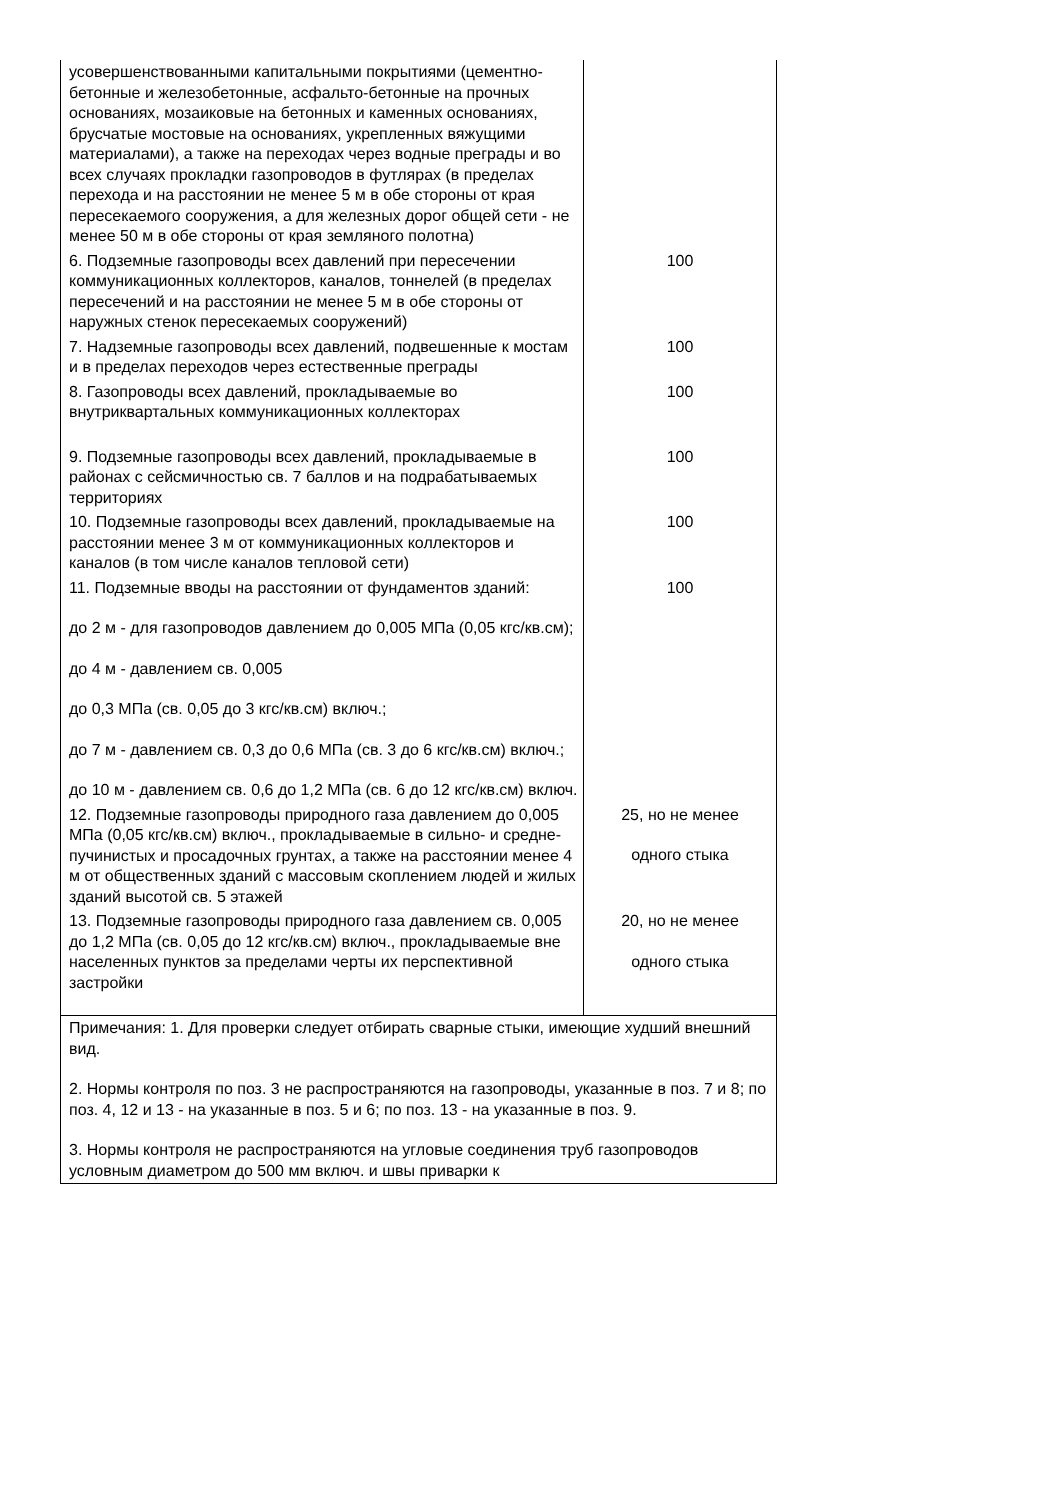| усовершенствованными капитальными покрытиями (цементно-бетонные и железобетонные, асфальто-бетонные на прочных основаниях, мозаиковые на бетонных и каменных основаниях, брусчатые мостовые на основаниях, укрепленных вяжущими материалами), а также на переходах через водные преграды и во всех случаях прокладки газопроводов в футлярах (в пределах перехода и на расстоянии не менее 5 м в обе стороны от края пересекаемого сооружения, а для железных дорог общей сети - не менее 50 м в обе стороны от края земляного полотна) | |
| 6. Подземные газопроводы всех давлений при пересечении коммуникационных коллекторов, каналов, тоннелей (в пределах пересечений и на расстоянии не менее 5 м в обе стороны от наружных стенок пересекаемых сооружений) | 100 |
| 7. Надземные газопроводы всех давлений, подвешенные к мостам и в пределах переходов через естественные преграды | 100 |
| 8. Газопроводы всех давлений, прокладываемые во внутриквартальных коммуникационных коллекторах | 100 |
| 9. Подземные газопроводы всех давлений, прокладываемые в районах с сейсмичностью св. 7 баллов и на подрабатываемых территориях | 100 |
| 10. Подземные газопроводы всех давлений, прокладываемые на расстоянии менее 3 м от коммуникационных коллекторов и каналов (в том числе каналов тепловой сети) | 100 |
| 11. Подземные вводы на расстоянии от фундаментов зданий: до 2 м - для газопроводов давлением до 0,005 МПа (0,05 кгс/кв.см); до 4 м - давлением св. 0,005 до 0,3 МПа (св. 0,05 до 3 кгс/кв.см) включ.; до 7 м - давлением св. 0,3 до 0,6 МПа (св. 3 до 6 кгс/кв.см) включ.; до 10 м - давлением св. 0,6 до 1,2 МПа (св. 6 до 12 кгс/кв.см) включ. | 100 |
| 12. Подземные газопроводы природного газа давлением до 0,005 МПа (0,05 кгс/кв.см) включ., прокладываемые в сильно- и средне-пучинистых и просадочных грунтах, а также на расстоянии менее 4 м от общественных зданий с массовым скоплением людей и жилых зданий высотой св. 5 этажей | 25, но не менее одного стыка |
| 13. Подземные газопроводы природного газа давлением св. 0,005 до 1,2 МПа (св. 0,05 до 12 кгс/кв.см) включ., прокладываемые вне населенных пунктов за пределами черты их перспективной застройки | 20, но не менее одного стыка |
| Примечания: 1. Для проверки следует отбирать сварные стыки, имеющие худший внешний вид. 2. Нормы контроля по поз. 3 не распространяются на газопроводы, указанные в поз. 7 и 8; по поз. 4, 12 и 13 - на указанные в поз. 5 и 6; по поз. 13 - на указанные в поз. 9. 3. Нормы контроля не распространяются на угловые соединения труб газопроводов условным диаметром до 500 мм включ. и швы приварки к | |